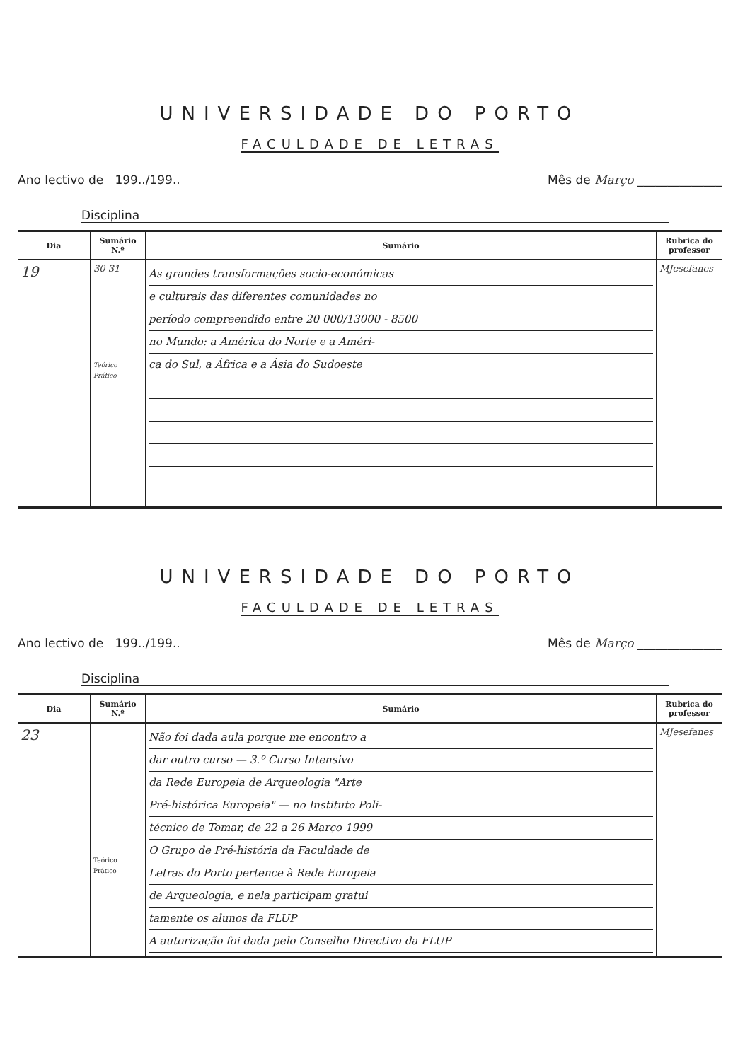UNIVERSIDADE DO PORTO
FACULDADE DE LETRAS
Ano lectivo de 199../199.. Mês de Março ______________
Disciplina
| Dia | Sumário N.º | Sumário | Rubrica do professor |
| --- | --- | --- | --- |
| 19 | 30 31 Teórico Prático | As grandes transformações socio-económicas e culturais das diferentes comunidades no período compreendido entre 20 000/13000 - 8500 no Mundo: a América do Norte e a Améri- ca do Sul, a África e a Ásia do Sudoeste | MJesefanes |
UNIVERSIDADE DO PORTO
FACULDADE DE LETRAS
Ano lectivo de 199../199.. Mês de Março ______________
Disciplina
| Dia | Sumário N.º | Sumário | Rubrica do professor |
| --- | --- | --- | --- |
| 23 | Teórico Prático | Não foi dada aula porque me encontro a dar outro curso — 3.º Curso Intensivo da Rede Europeia de Arqueologia "Arte Pré-histórica Europeia" — no Instituto Poli- técnico de Tomar, de 22 a 26 Março 1999 O Grupo de Pré-história da Faculdade de Letras do Porto pertence à Rede Europeia de Arqueologia, e nela participam gratui tamente os alunos da FLUP A autorização foi dada pelo Conselho Directivo da FLUP | MJesefanes |